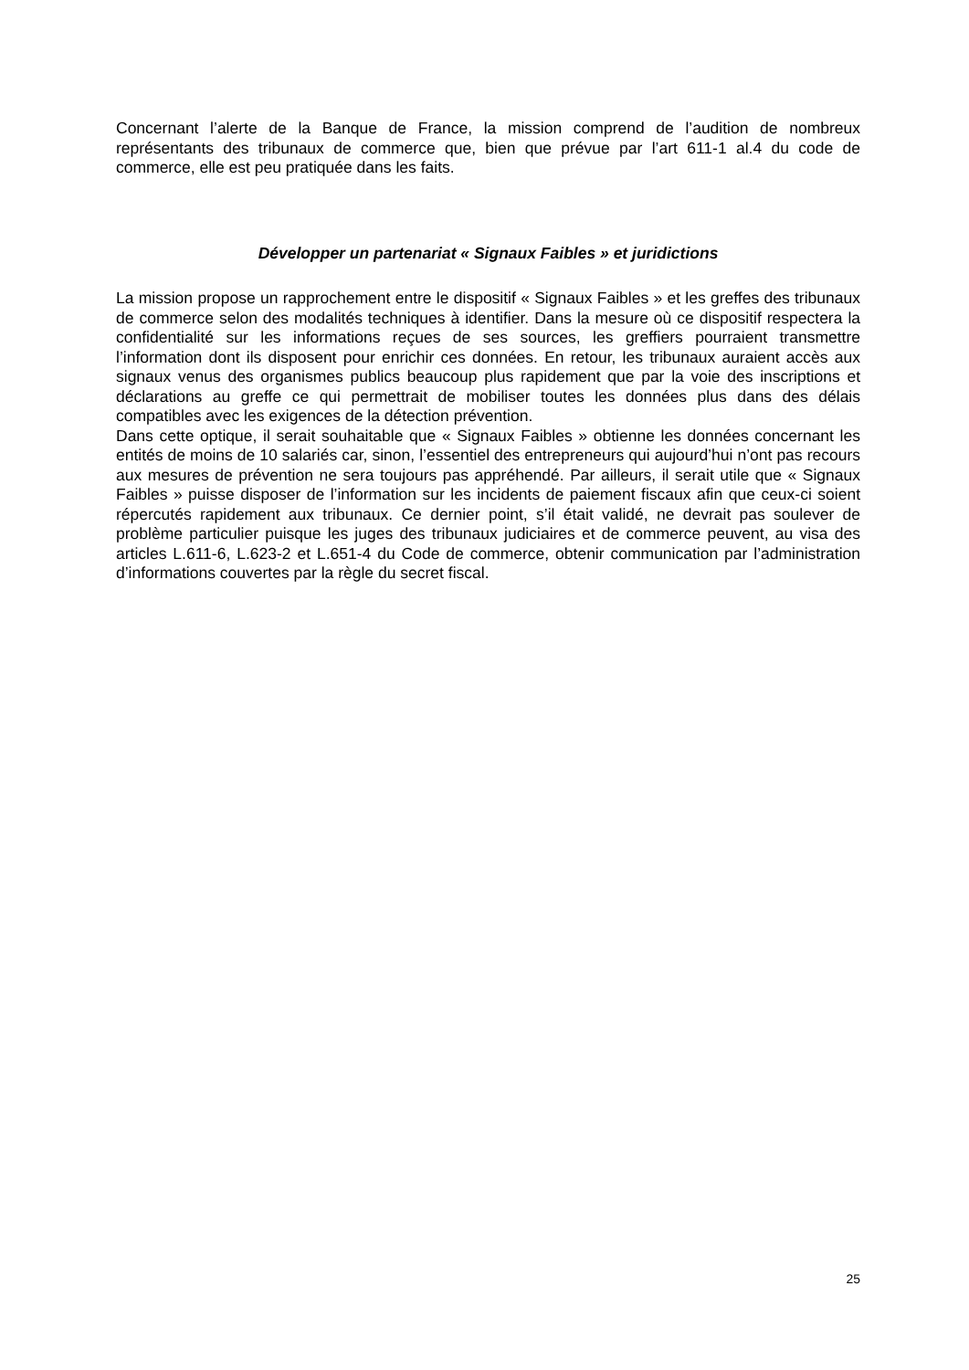Concernant l’alerte de la Banque de France, la mission comprend de l’audition de nombreux représentants des tribunaux de commerce que, bien que prévue par l’art 611-1 al.4 du code de commerce, elle est peu pratiquée dans les faits.
Développer un partenariat « Signaux Faibles » et juridictions
La mission propose un rapprochement entre le dispositif « Signaux Faibles » et les greffes des tribunaux de commerce selon des modalités techniques à identifier. Dans la mesure où ce dispositif respectera la confidentialité sur les informations reçues de ses sources, les greffiers pourraient transmettre l’information dont ils disposent pour enrichir ces données. En retour, les tribunaux auraient accès aux signaux venus des organismes publics beaucoup plus rapidement que par la voie des inscriptions et déclarations au greffe ce qui permettrait de mobiliser toutes les données plus dans des délais compatibles avec les exigences de la détection prévention.
Dans cette optique, il serait souhaitable que « Signaux Faibles » obtienne les données concernant les entités de moins de 10 salariés car, sinon, l’essentiel des entrepreneurs qui aujourd’hui n’ont pas recours aux mesures de prévention ne sera toujours pas appréhendé. Par ailleurs, il serait utile que « Signaux Faibles » puisse disposer de l’information sur les incidents de paiement fiscaux afin que ceux-ci soient répercutés rapidement aux tribunaux. Ce dernier point, s’il était validé, ne devrait pas soulever de problème particulier puisque les juges des tribunaux judiciaires et de commerce peuvent, au visa des articles L.611-6, L.623-2 et L.651-4 du Code de commerce, obtenir communication par l’administration d’informations couvertes par la règle du secret fiscal.
25